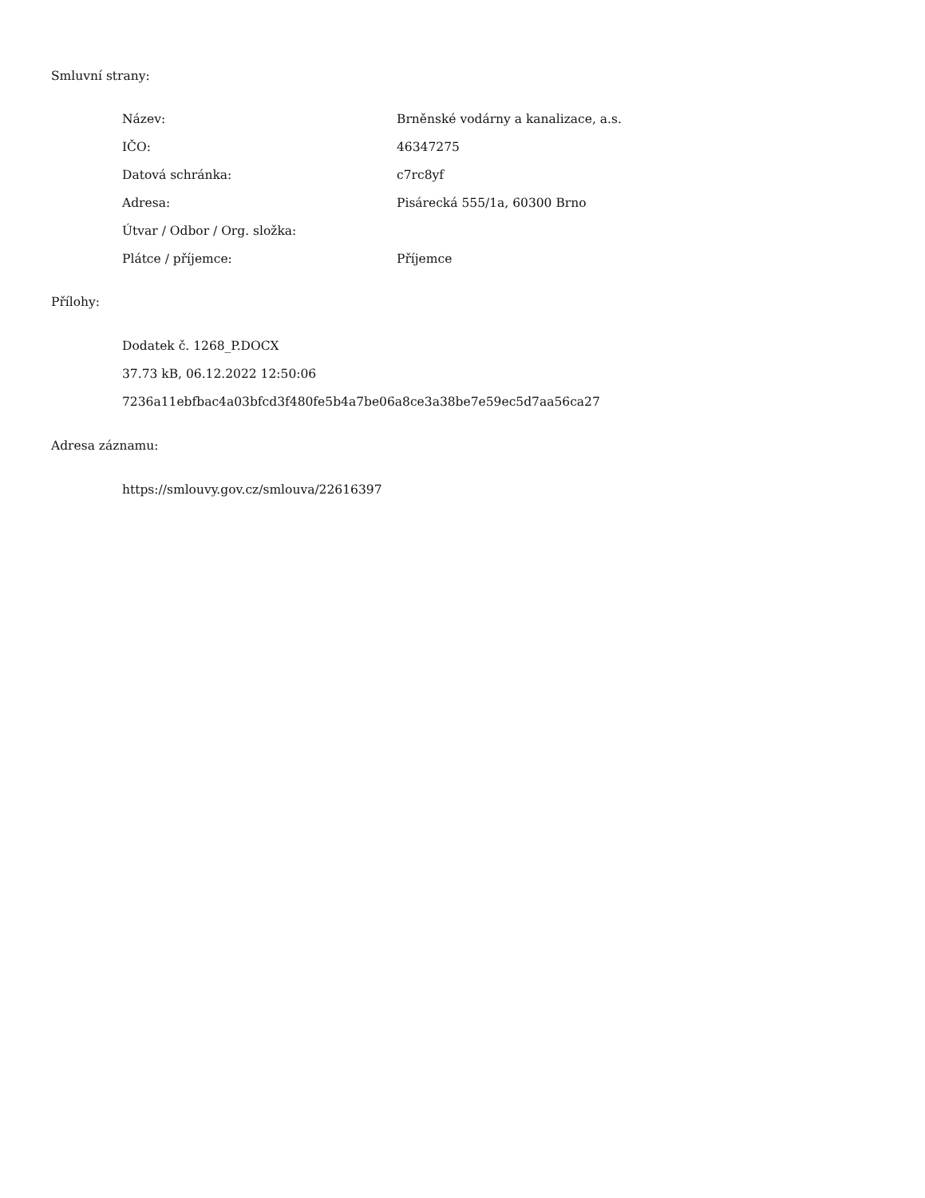Smluvní strany:
| Název: | Brněnské vodárny a kanalizace, a.s. |
| IČO: | 46347275 |
| Datová schránka: | c7rc8yf |
| Adresa: | Pisárecká 555/1a, 60300 Brno |
| Útvar / Odbor / Org. složka: | |
| Plátce / příjemce: | Příjemce |
Přílohy:
Dodatek č. 1268_P.DOCX
37.73 kB, 06.12.2022 12:50:06
7236a11ebfbac4a03bfcd3f480fe5b4a7be06a8ce3a38be7e59ec5d7aa56ca27
Adresa záznamu:
https://smlouvy.gov.cz/smlouva/22616397